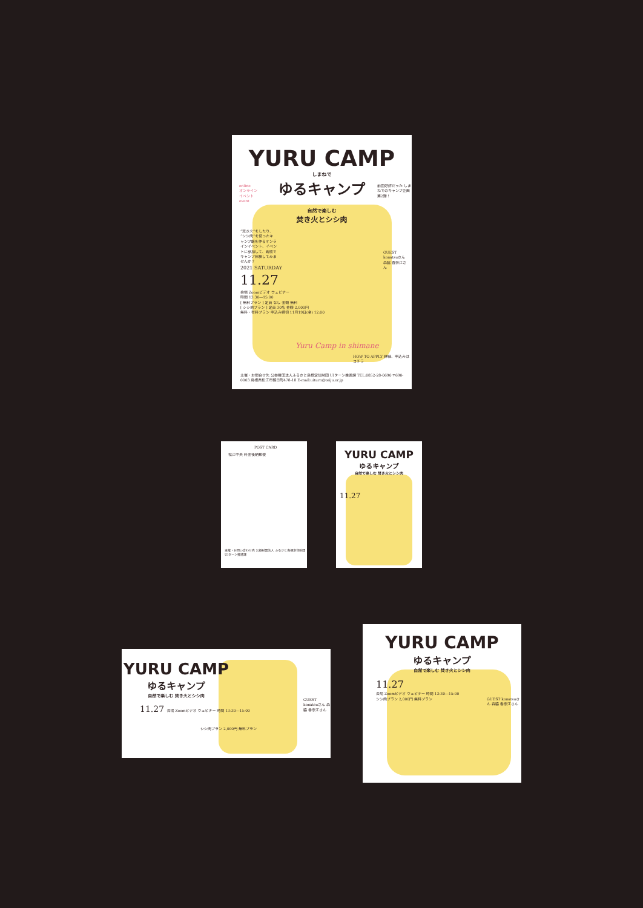YURU CAMP
しまねで
ゆるキャンプ
online
オンライン
イベント
event
前回好評だった しまねでのキャンプ企画 第2弾！
自然で楽しむ
焚き火とシシ肉
“焚き火”をしたり、“シシ肉”を使ったキャンプ飯を作るオンラインイベント、イベントに参加して、島根でキャンプ体験してみませんか？
2021 SATURDAY
11.27
会場 Zoomビデオ ウェビナー
時間 13:30―15:00
[ 無料プラン ] 定員 なし 金額 無料
[ シシ肉プラン ] 定員 30名 金額 2,000円
無料・有料プラン 申込み締切 11月19日(金) 12:00
GUEST
konatsuさん
森脇 香奈江さん
Yuru Camp in shimane
HOW TO APPLY 詳細、申込みはコチラ
主催・お問合せ先 公益財団法人ふるさと島根定住財団 UIターン推進課 TEL:0852-28-0690 〒690-0003 島根県松江市朝日町478-18 E-mail:uiturn@teiju.or.jp
POST CARD
松江中央 料金後納郵便
主催・お問い合わせ先 公益財団法人 ふるさと島根定住財団 UIターン推進課
YURU CAMP
ゆるキャンプ
自然で楽しむ 焚き火とシシ肉
11.27
YURU CAMP
ゆるキャンプ
自然で楽しむ 焚き火とシシ肉
11.27 会場 Zoomビデオ ウェビナー 時間 13:30―15:00
シシ肉プラン 2,000円 無料プラン
GUEST konatsuさん 森脇 香奈江さん
YURU CAMP
ゆるキャンプ
自然で楽しむ 焚き火とシシ肉
11.27
会場 Zoomビデオ ウェビナー 時間 13:30―15:00
シシ肉プラン 2,000円 無料プラン
GUEST konatsuさん 森脇 香奈江さん